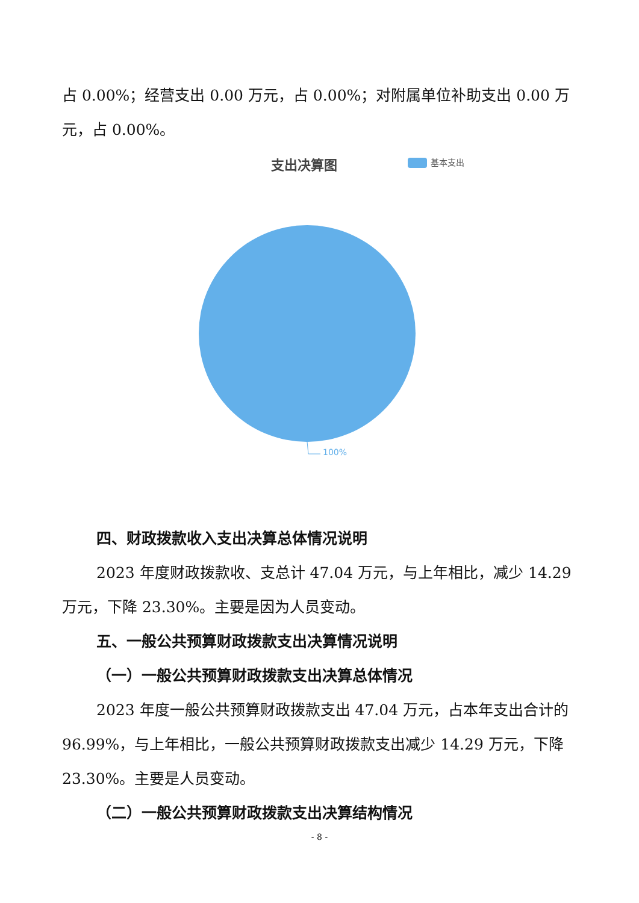占 0.00%；经营支出 0.00 万元，占 0.00%；对附属单位补助支出 0.00 万元，占 0.00%。
支出决算图 基本支出
100%
四、财政拨款收入支出决算总体情况说明
2023 年度财政拨款收、支总计 47.04 万元，与上年相比，减少 14.29 万元，下降 23.30%。主要是因为人员变动。
五、一般公共预算财政拨款支出决算情况说明
（一）一般公共预算财政拨款支出决算总体情况
2023 年度一般公共预算财政拨款支出 47.04 万元，占本年支出合计的 96.99%，与上年相比，一般公共预算财政拨款支出减少 14.29 万元，下降 23.30%。主要是人员变动。
（二）一般公共预算财政拨款支出决算结构情况
- 8 -